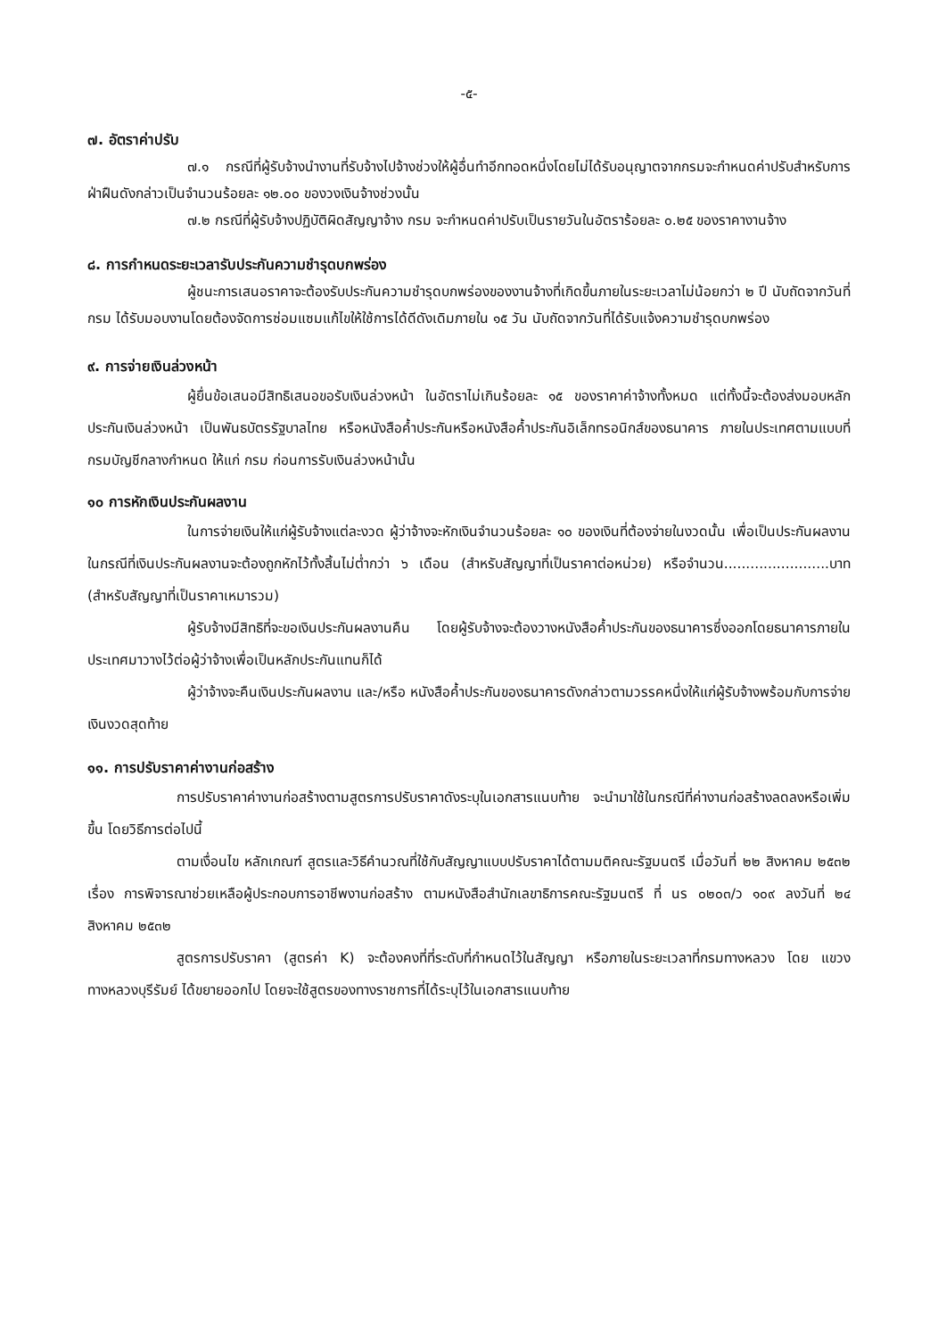-๕-
๗. อัตราค่าปรับ
๗.๑ กรณีที่ผู้รับจ้างนำงานที่รับจ้างไปจ้างช่วงให้ผู้อื่นทำอีกทอดหนึ่งโดยไม่ได้รับอนุญาตจากกรมจะกำหนดค่าปรับสำหรับการฝ่าฝืนดังกล่าวเป็นจำนวนร้อยละ ๑๒.๐๐ ของวงเงินจ้างช่วงนั้น
๗.๒ กรณีที่ผู้รับจ้างปฏิบัติผิดสัญญาจ้าง กรม จะกำหนดค่าปรับเป็นรายวันในอัตราร้อยละ ๐.๒๕ ของราคางานจ้าง
๘. การกำหนดระยะเวลารับประกันความชำรุดบกพร่อง
ผู้ชนะการเสนอราคาจะต้องรับประกันความชำรุดบกพร่องของงานจ้างที่เกิดขึ้นภายในระยะเวลาไม่น้อยกว่า ๒ ปี นับถัดจากวันที่ กรม ได้รับมอบงานโดยต้องจัดการซ่อมแซมแก้ไขให้ใช้การได้ดีดังเดิมภายใน ๑๕ วัน นับถัดจากวันที่ได้รับแจ้งความชำรุดบกพร่อง
๙. การจ่ายเงินล่วงหน้า
ผู้ยื่นข้อเสนอมีสิทธิเสนอขอรับเงินล่วงหน้า ในอัตราไม่เกินร้อยละ ๑๕ ของราคาค่าจ้างทั้งหมด แต่ทั้งนี้จะต้องส่งมอบหลักประกันเงินล่วงหน้า เป็นพันธบัตรรัฐบาลไทย หรือหนังสือค้ำประกันหรือหนังสือค้ำประกันอิเล็กทรอนิกส์ของธนาคาร ภายในประเทศตามแบบที่กรมบัญชีกลางกำหนด ให้แก่ กรม ก่อนการรับเงินล่วงหน้านั้น
๑๐ การหักเงินประกันผลงาน
ในการจ่ายเงินให้แก่ผู้รับจ้างแต่ละงวด ผู้ว่าจ้างจะหักเงินจำนวนร้อยละ ๑๐ ของเงินที่ต้องจ่ายในงวดนั้น เพื่อเป็นประกันผลงาน ในกรณีที่เงินประกันผลงานจะต้องถูกหักไว้ทั้งสิ้นไม่ต่ำกว่า ๖ เดือน (สำหรับสัญญาที่เป็นราคาต่อหน่วย) หรือจำนวน........................บาท (สำหรับสัญญาที่เป็นราคาเหมารวม)
ผู้รับจ้างมีสิทธิที่จะขอเงินประกันผลงานคืน โดยผู้รับจ้างจะต้องวางหนังสือค้ำประกันของธนาคารซึ่งออกโดยธนาคารภายในประเทศมาวางไว้ต่อผู้ว่าจ้างเพื่อเป็นหลักประกันแทนก็ได้
ผู้ว่าจ้างจะคืนเงินประกันผลงาน และ/หรือ หนังสือค้ำประกันของธนาคารดังกล่าวตามวรรคหนึ่งให้แก่ผู้รับจ้างพร้อมกับการจ่ายเงินงวดสุดท้าย
๑๑. การปรับราคาค่างานก่อสร้าง
การปรับราคาค่างานก่อสร้างตามสูตรการปรับราคาดังระบุในเอกสารแนบท้าย จะนำมาใช้ในกรณีที่ค่างานก่อสร้างลดลงหรือเพิ่มขึ้น โดยวิธีการต่อไปนี้
ตามเงื่อนไข หลักเกณฑ์ สูตรและวิธีคำนวณที่ใช้กับสัญญาแบบปรับราคาได้ตามมติคณะรัฐมนตรี เมื่อวันที่ ๒๒ สิงหาคม ๒๕๓๒ เรื่อง การพิจารณาช่วยเหลือผู้ประกอบการอาชีพงานก่อสร้าง ตามหนังสือสำนักเลขาธิการคณะรัฐมนตรี ที่ นร ๐๒๐๓/ว ๑๐๙ ลงวันที่ ๒๔ สิงหาคม ๒๕๓๒
สูตรการปรับราคา (สูตรค่า K) จะต้องคงที่ที่ระดับที่กำหนดไว้ในสัญญา หรือภายในระยะเวลาที่กรมทางหลวง โดย แขวงทางหลวงบุรีรัมย์ ได้ขยายออกไป โดยจะใช้สูตรของทางราชการที่ได้ระบุไว้ในเอกสารแนบท้าย